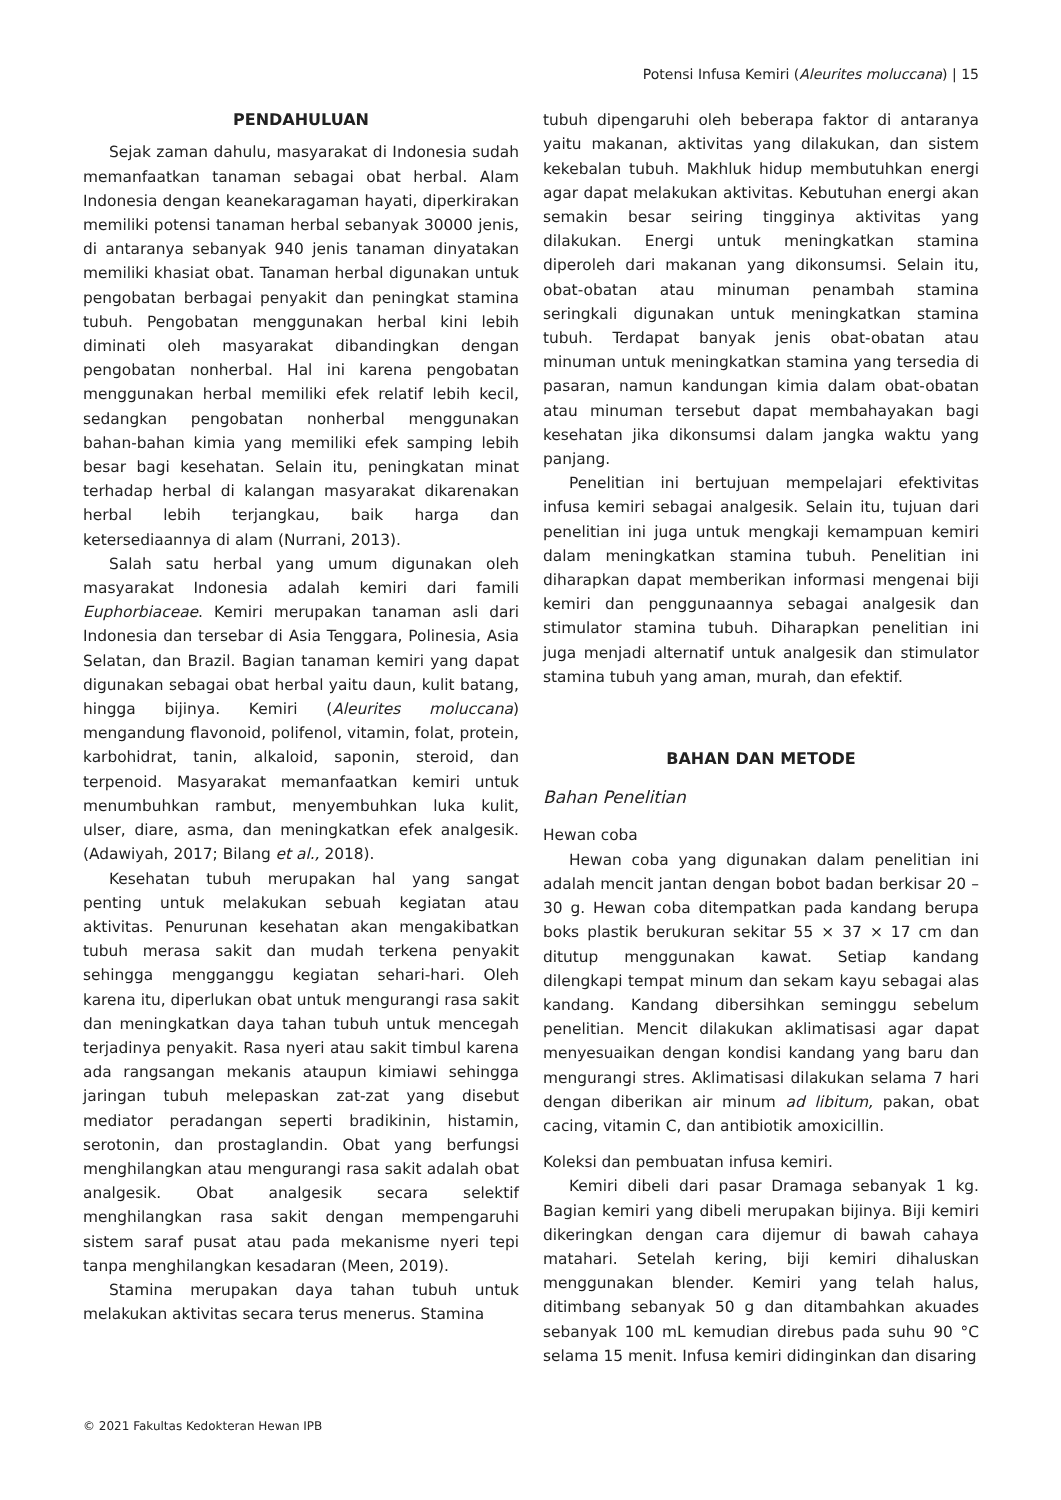Potensi Infusa Kemiri (Aleurites moluccana) | 15
PENDAHULUAN
Sejak zaman dahulu, masyarakat di Indonesia sudah memanfaatkan tanaman sebagai obat herbal. Alam Indonesia dengan keanekaragaman hayati, diperkirakan memiliki potensi tanaman herbal sebanyak 30000 jenis, di antaranya sebanyak 940 jenis tanaman dinyatakan memiliki khasiat obat. Tanaman herbal digunakan untuk pengobatan berbagai penyakit dan peningkat stamina tubuh. Pengobatan menggunakan herbal kini lebih diminati oleh masyarakat dibandingkan dengan pengobatan nonherbal. Hal ini karena pengobatan menggunakan herbal memiliki efek relatif lebih kecil, sedangkan pengobatan nonherbal menggunakan bahan-bahan kimia yang memiliki efek samping lebih besar bagi kesehatan. Selain itu, peningkatan minat terhadap herbal di kalangan masyarakat dikarenakan herbal lebih terjangkau, baik harga dan ketersediaannya di alam (Nurrani, 2013).
Salah satu herbal yang umum digunakan oleh masyarakat Indonesia adalah kemiri dari famili Euphorbiaceae. Kemiri merupakan tanaman asli dari Indonesia dan tersebar di Asia Tenggara, Polinesia, Asia Selatan, dan Brazil. Bagian tanaman kemiri yang dapat digunakan sebagai obat herbal yaitu daun, kulit batang, hingga bijinya. Kemiri (Aleurites moluccana) mengandung flavonoid, polifenol, vitamin, folat, protein, karbohidrat, tanin, alkaloid, saponin, steroid, dan terpenoid. Masyarakat memanfaatkan kemiri untuk menumbuhkan rambut, menyembuhkan luka kulit, ulser, diare, asma, dan meningkatkan efek analgesik. (Adawiyah, 2017; Bilang et al., 2018).
Kesehatan tubuh merupakan hal yang sangat penting untuk melakukan sebuah kegiatan atau aktivitas. Penurunan kesehatan akan mengakibatkan tubuh merasa sakit dan mudah terkena penyakit sehingga mengganggu kegiatan sehari-hari. Oleh karena itu, diperlukan obat untuk mengurangi rasa sakit dan meningkatkan daya tahan tubuh untuk mencegah terjadinya penyakit. Rasa nyeri atau sakit timbul karena ada rangsangan mekanis ataupun kimiawi sehingga jaringan tubuh melepaskan zat-zat yang disebut mediator peradangan seperti bradikinin, histamin, serotonin, dan prostaglandin. Obat yang berfungsi menghilangkan atau mengurangi rasa sakit adalah obat analgesik. Obat analgesik secara selektif menghilangkan rasa sakit dengan mempengaruhi sistem saraf pusat atau pada mekanisme nyeri tepi tanpa menghilangkan kesadaran (Meen, 2019).
Stamina merupakan daya tahan tubuh untuk melakukan aktivitas secara terus menerus. Stamina
tubuh dipengaruhi oleh beberapa faktor di antaranya yaitu makanan, aktivitas yang dilakukan, dan sistem kekebalan tubuh. Makhluk hidup membutuhkan energi agar dapat melakukan aktivitas. Kebutuhan energi akan semakin besar seiring tingginya aktivitas yang dilakukan. Energi untuk meningkatkan stamina diperoleh dari makanan yang dikonsumsi. Selain itu, obat-obatan atau minuman penambah stamina seringkali digunakan untuk meningkatkan stamina tubuh. Terdapat banyak jenis obat-obatan atau minuman untuk meningkatkan stamina yang tersedia di pasaran, namun kandungan kimia dalam obat-obatan atau minuman tersebut dapat membahayakan bagi kesehatan jika dikonsumsi dalam jangka waktu yang panjang.
Penelitian ini bertujuan mempelajari efektivitas infusa kemiri sebagai analgesik. Selain itu, tujuan dari penelitian ini juga untuk mengkaji kemampuan kemiri dalam meningkatkan stamina tubuh. Penelitian ini diharapkan dapat memberikan informasi mengenai biji kemiri dan penggunaannya sebagai analgesik dan stimulator stamina tubuh. Diharapkan penelitian ini juga menjadi alternatif untuk analgesik dan stimulator stamina tubuh yang aman, murah, dan efektif.
BAHAN DAN METODE
Bahan Penelitian
Hewan coba
Hewan coba yang digunakan dalam penelitian ini adalah mencit jantan dengan bobot badan berkisar 20 – 30 g. Hewan coba ditempatkan pada kandang berupa boks plastik berukuran sekitar 55 × 37 × 17 cm dan ditutup menggunakan kawat. Setiap kandang dilengkapi tempat minum dan sekam kayu sebagai alas kandang. Kandang dibersihkan seminggu sebelum penelitian. Mencit dilakukan aklimatisasi agar dapat menyesuaikan dengan kondisi kandang yang baru dan mengurangi stres. Aklimatisasi dilakukan selama 7 hari dengan diberikan air minum ad libitum, pakan, obat cacing, vitamin C, dan antibiotik amoxicillin.
Koleksi dan pembuatan infusa kemiri.
Kemiri dibeli dari pasar Dramaga sebanyak 1 kg. Bagian kemiri yang dibeli merupakan bijinya. Biji kemiri dikeringkan dengan cara dijemur di bawah cahaya matahari. Setelah kering, biji kemiri dihaluskan menggunakan blender. Kemiri yang telah halus, ditimbang sebanyak 50 g dan ditambahkan akuades sebanyak 100 mL kemudian direbus pada suhu 90 °C selama 15 menit. Infusa kemiri didinginkan dan disaring
© 2021 Fakultas Kedokteran Hewan IPB